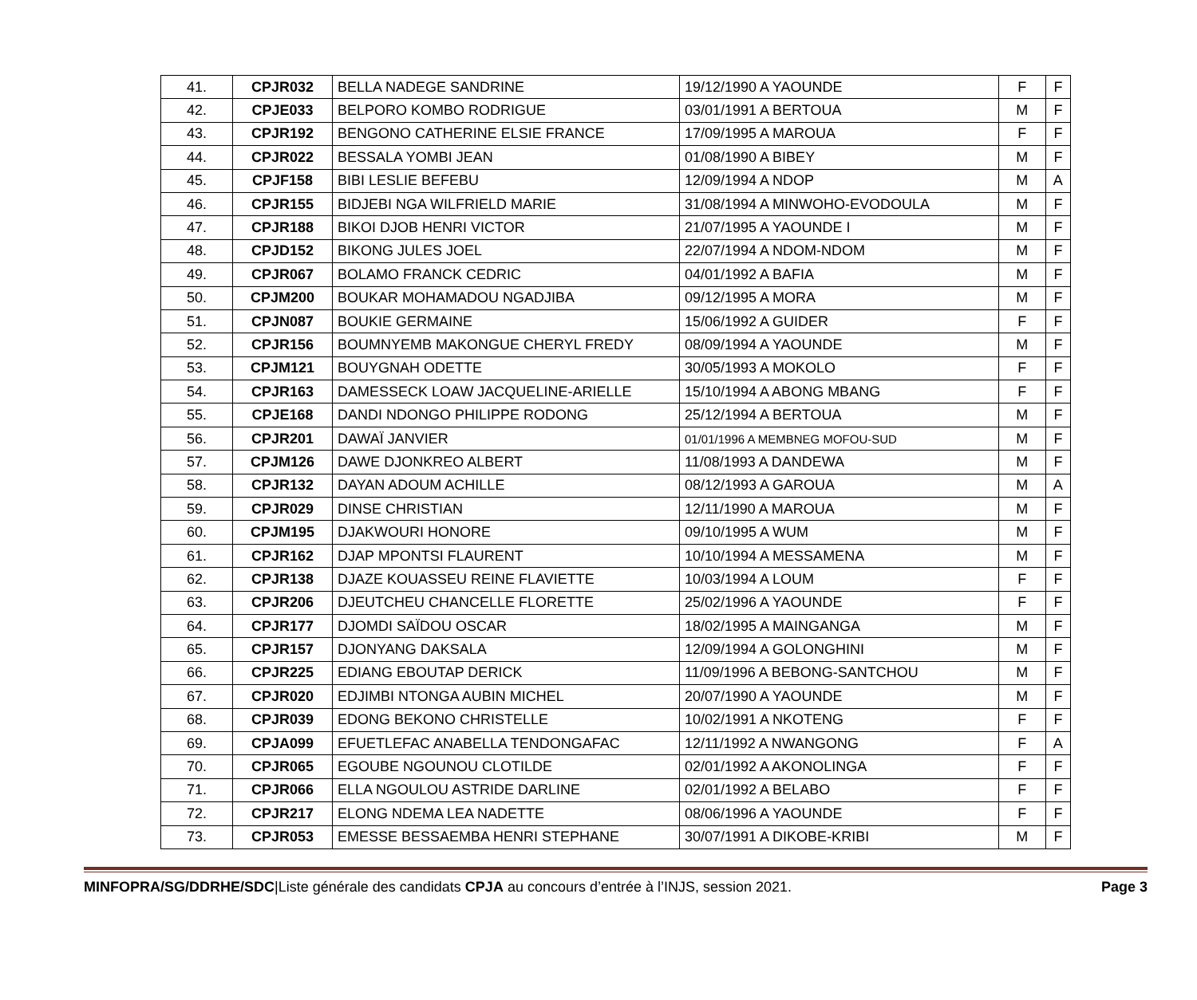| 41. | CPJR032 | BELLA NADEGE SANDRINE | 19/12/1990 A YAOUNDE | F | F |
| 42. | CPJE033 | BELPORO KOMBO RODRIGUE | 03/01/1991 A BERTOUA | M | F |
| 43. | CPJR192 | BENGONO CATHERINE ELSIE FRANCE | 17/09/1995 A MAROUA | F | F |
| 44. | CPJR022 | BESSALA YOMBI JEAN | 01/08/1990 A BIBEY | M | F |
| 45. | CPJF158 | BIBI LESLIE BEFEBU | 12/09/1994 A NDOP | M | A |
| 46. | CPJR155 | BIDJEBI NGA WILFRIELD MARIE | 31/08/1994 A MINWOHO-EVODOULA | M | F |
| 47. | CPJR188 | BIKOI DJOB HENRI VICTOR | 21/07/1995 A YAOUNDE I | M | F |
| 48. | CPJD152 | BIKONG JULES JOEL | 22/07/1994 A NDOM-NDOM | M | F |
| 49. | CPJR067 | BOLAMO FRANCK CEDRIC | 04/01/1992 A BAFIA | M | F |
| 50. | CPJM200 | BOUKAR MOHAMADOU NGADJIBA | 09/12/1995 A MORA | M | F |
| 51. | CPJN087 | BOUKIE GERMAINE | 15/06/1992 A GUIDER | F | F |
| 52. | CPJR156 | BOUMNYEMB MAKONGUE CHERYL FREDY | 08/09/1994 A YAOUNDE | M | F |
| 53. | CPJM121 | BOUYGNAH ODETTE | 30/05/1993 A MOKOLO | F | F |
| 54. | CPJR163 | DAMESSECK LOAW JACQUELINE-ARIELLE | 15/10/1994 A ABONG MBANG | F | F |
| 55. | CPJE168 | DANDI NDONGO PHILIPPE RODONG | 25/12/1994 A BERTOUA | M | F |
| 56. | CPJR201 | DAWAÏ JANVIER | 01/01/1996 A MEMBNEG MOFOU-SUD | M | F |
| 57. | CPJM126 | DAWE DJONKREO ALBERT | 11/08/1993 A DANDEWA | M | F |
| 58. | CPJR132 | DAYAN ADOUM ACHILLE | 08/12/1993 A GAROUA | M | A |
| 59. | CPJR029 | DINSE CHRISTIAN | 12/11/1990 A MAROUA | M | F |
| 60. | CPJM195 | DJAKWOURI HONORE | 09/10/1995 A WUM | M | F |
| 61. | CPJR162 | DJAP MPONTSI FLAURENT | 10/10/1994 A MESSAMENA | M | F |
| 62. | CPJR138 | DJAZE KOUASSEU REINE FLAVIETTE | 10/03/1994 A LOUM | F | F |
| 63. | CPJR206 | DJEUTCHEU CHANCELLE FLORETTE | 25/02/1996 A YAOUNDE | F | F |
| 64. | CPJR177 | DJOMDI SAÏDOU OSCAR | 18/02/1995 A MAINGANGA | M | F |
| 65. | CPJR157 | DJONYANG DAKSALA | 12/09/1994 A GOLONGHINI | M | F |
| 66. | CPJR225 | EDIANG EBOUTAP DERICK | 11/09/1996 A BEBONG-SANTCHOU | M | F |
| 67. | CPJR020 | EDJIMBI NTONGA AUBIN MICHEL | 20/07/1990 A YAOUNDE | M | F |
| 68. | CPJR039 | EDONG BEKONO CHRISTELLE | 10/02/1991 A NKOTENG | F | F |
| 69. | CPJA099 | EFUETLEFAC ANABELLA TENDONGAFAC | 12/11/1992 A NWANGONG | F | A |
| 70. | CPJR065 | EGOUBE NGOUNOU CLOTILDE | 02/01/1992 A AKONOLINGA | F | F |
| 71. | CPJR066 | ELLA NGOULOU ASTRIDE DARLINE | 02/01/1992 A BELABO | F | F |
| 72. | CPJR217 | ELONG NDEMA LEA NADETTE | 08/06/1996 A YAOUNDE | F | F |
| 73. | CPJR053 | EMESSE BESSAEMBA HENRI STEPHANE | 30/07/1991 A DIKOBE-KRIBI | M | F |
MINFOPRA/SG/DDRHE/SDC|Liste générale des candidats CPJA au concours d’entrée à l’INJS, session 2021. Page 3